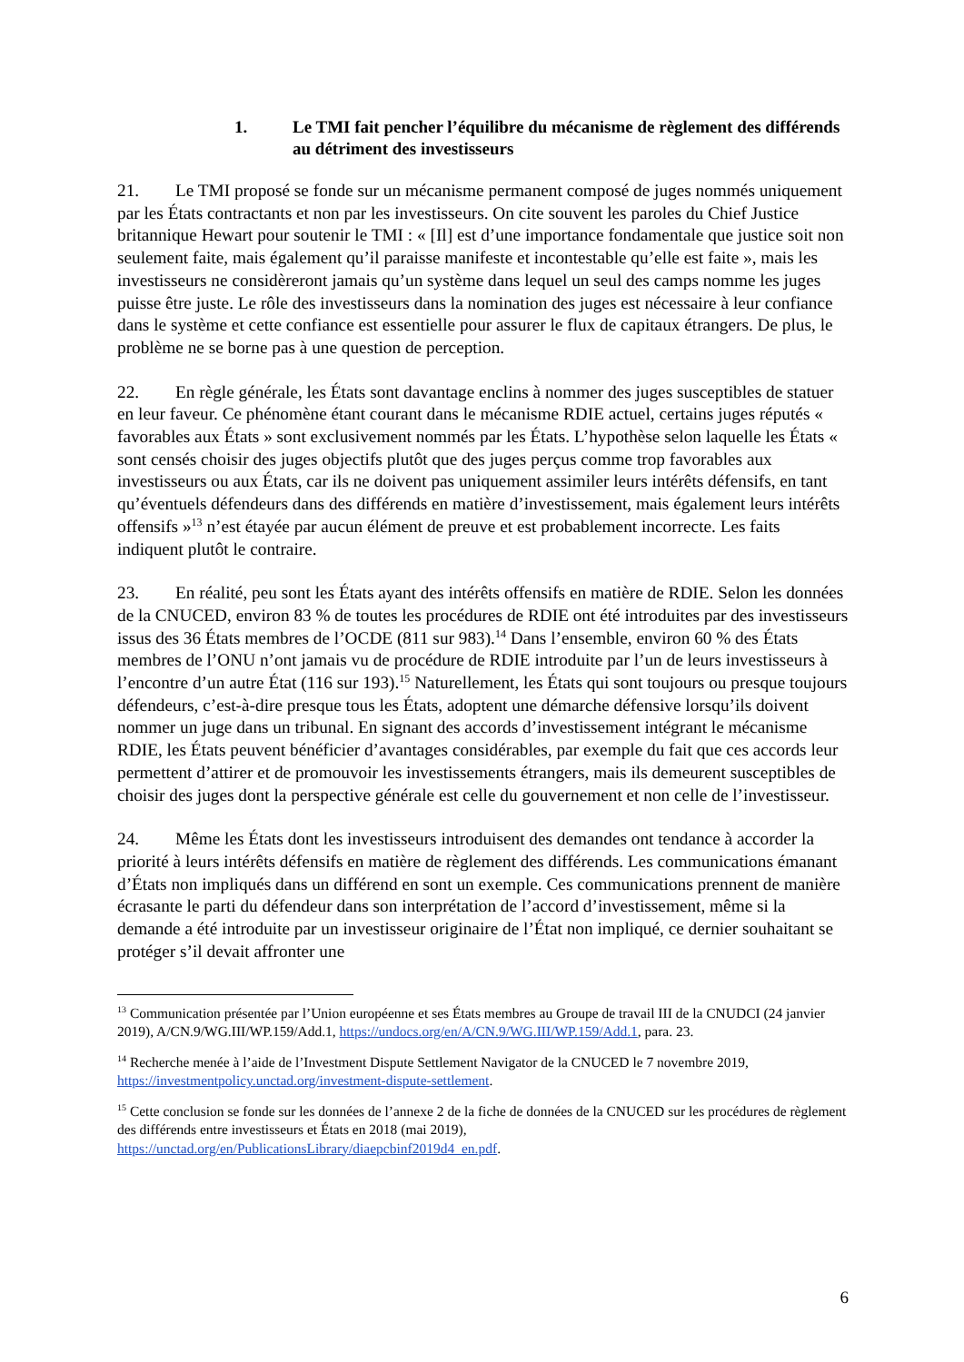1. Le TMI fait pencher l’équilibre du mécanisme de règlement des différends au détriment des investisseurs
21. Le TMI proposé se fonde sur un mécanisme permanent composé de juges nommés uniquement par les États contractants et non par les investisseurs. On cite souvent les paroles du Chief Justice britannique Hewart pour soutenir le TMI : « [Il] est d’une importance fondamentale que justice soit non seulement faite, mais également qu’il paraisse manifeste et incontestable qu’elle est faite », mais les investisseurs ne considèreront jamais qu’un système dans lequel un seul des camps nomme les juges puisse être juste. Le rôle des investisseurs dans la nomination des juges est nécessaire à leur confiance dans le système et cette confiance est essentielle pour assurer le flux de capitaux étrangers. De plus, le problème ne se borne pas à une question de perception.
22. En règle générale, les États sont davantage enclins à nommer des juges susceptibles de statuer en leur faveur. Ce phénomène étant courant dans le mécanisme RDIE actuel, certains juges réputés « favorables aux États » sont exclusivement nommés par les États. L’hypothèse selon laquelle les États « sont censés choisir des juges objectifs plutôt que des juges perçus comme trop favorables aux investisseurs ou aux États, car ils ne doivent pas uniquement assimiler leurs intérêts défensifs, en tant qu’éventuels défendeurs dans des différends en matière d’investissement, mais également leurs intérêts offensifs »<sup>13</sup> n’est étayée par aucun élément de preuve et est probablement incorrecte. Les faits indiquent plutôt le contraire.
23. En réalité, peu sont les États ayant des intérêts offensifs en matière de RDIE. Selon les données de la CNUCED, environ 83 % de toutes les procédures de RDIE ont été introduites par des investisseurs issus des 36 États membres de l’OCDE (811 sur 983).<sup>14</sup> Dans l’ensemble, environ 60 % des États membres de l’ONU n’ont jamais vu de procédure de RDIE introduite par l’un de leurs investisseurs à l’encontre d’un autre État (116 sur 193).<sup>15</sup> Naturellement, les États qui sont toujours ou presque toujours défendeurs, c’est-à-dire presque tous les États, adoptent une démarche défensive lorsqu’ils doivent nommer un juge dans un tribunal. En signant des accords d’investissement intégrant le mécanisme RDIE, les États peuvent bénéficier d’avantages considérables, par exemple du fait que ces accords leur permettent d’attirer et de promouvoir les investissements étrangers, mais ils demeurent susceptibles de choisir des juges dont la perspective générale est celle du gouvernement et non celle de l’investisseur.
24. Même les États dont les investisseurs introduisent des demandes ont tendance à accorder la priorité à leurs intérêts défensifs en matière de règlement des différends. Les communications émanant d’États non impliqués dans un différend en sont un exemple. Ces communications prennent de manière écrasante le parti du défendeur dans son interprétation de l’accord d’investissement, même si la demande a été introduite par un investisseur originaire de l’État non impliqué, ce dernier souhaitant se protéger s’il devait affronter une
<sup>13</sup> Communication présentée par l’Union européenne et ses États membres au Groupe de travail III de la CNUDCI (24 janvier 2019), A/CN.9/WG.III/WP.159/Add.1, https://undocs.org/en/A/CN.9/WG.III/WP.159/Add.1, para. 23.
<sup>14</sup> Recherche menée à l’aide de l’Investment Dispute Settlement Navigator de la CNUCED le 7 novembre 2019, https://investmentpolicy.unctad.org/investment-dispute-settlement.
<sup>15</sup> Cette conclusion se fonde sur les données de l’annexe 2 de la fiche de données de la CNUCED sur les procédures de règlement des différends entre investisseurs et États en 2018 (mai 2019), https://unctad.org/en/PublicationsLibrary/diaepcbinf2019d4_en.pdf.
6